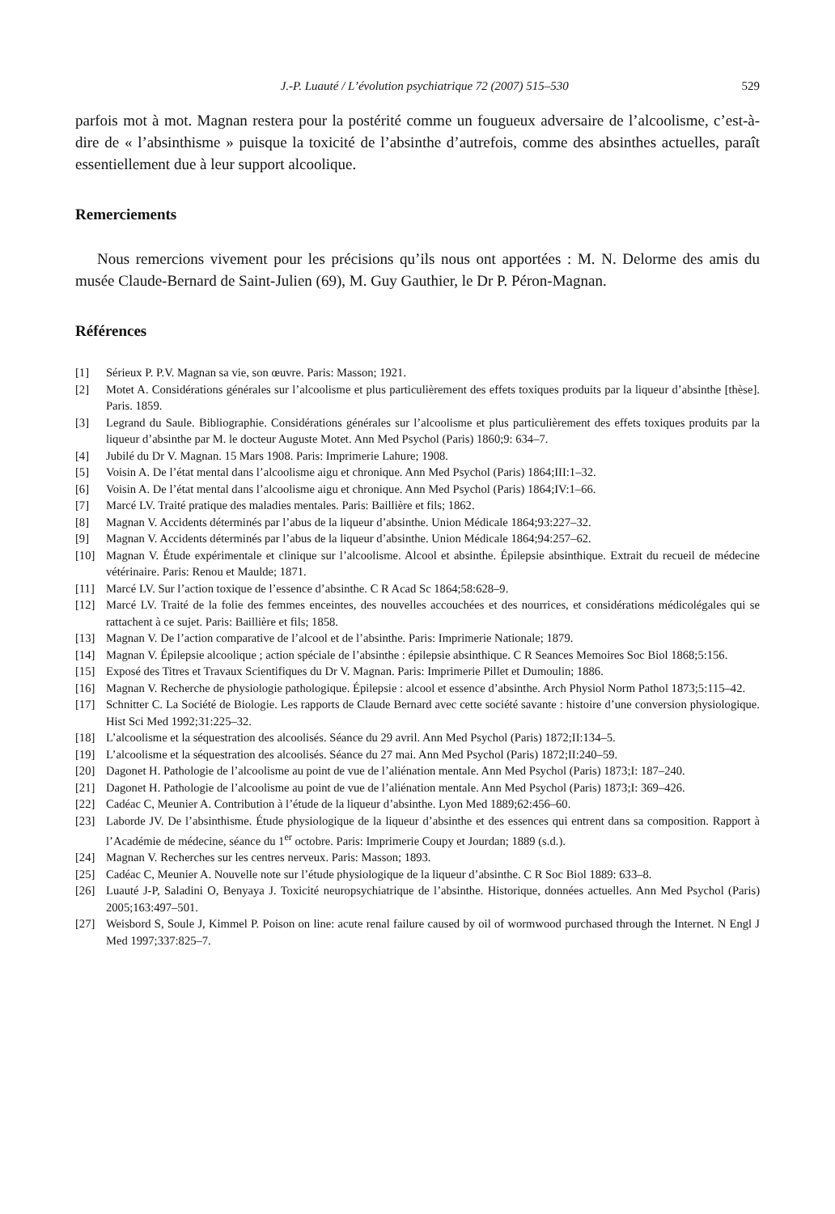J.-P. Luauté / L’évolution psychiatrique 72 (2007) 515–530 529
parfois mot à mot. Magnan restera pour la postérité comme un fougueux adversaire de l’alcoolisme, c’est-à-dire de « l’absinthisme » puisque la toxicité de l’absinthe d’autrefois, comme des absinthes actuelles, paraît essentiellement due à leur support alcoolique.
Remerciements
Nous remercions vivement pour les précisions qu’ils nous ont apportées : M. N. Delorme des amis du musée Claude-Bernard de Saint-Julien (69), M. Guy Gauthier, le Dr P. Péron-Magnan.
Références
[1] Sérieux P. P.V. Magnan sa vie, son œuvre. Paris: Masson; 1921.
[2] Motet A. Considérations générales sur l’alcoolisme et plus particulièrement des effets toxiques produits par la liqueur d’absinthe [thèse]. Paris. 1859.
[3] Legrand du Saule. Bibliographie. Considérations générales sur l’alcoolisme et plus particulièrement des effets toxiques produits par la liqueur d’absinthe par M. le docteur Auguste Motet. Ann Med Psychol (Paris) 1860;9: 634–7.
[4] Jubilé du Dr V. Magnan. 15 Mars 1908. Paris: Imprimerie Lahure; 1908.
[5] Voisin A. De l’état mental dans l’alcoolisme aigu et chronique. Ann Med Psychol (Paris) 1864;III:1–32.
[6] Voisin A. De l’état mental dans l’alcoolisme aigu et chronique. Ann Med Psychol (Paris) 1864;IV:1–66.
[7] Marcé LV. Traité pratique des maladies mentales. Paris: Baillière et fils; 1862.
[8] Magnan V. Accidents déterminés par l’abus de la liqueur d’absinthe. Union Médicale 1864;93:227–32.
[9] Magnan V. Accidents déterminés par l’abus de la liqueur d’absinthe. Union Médicale 1864;94:257–62.
[10] Magnan V. Étude expérimentale et clinique sur l’alcoolisme. Alcool et absinthe. Épilepsie absinthique. Extrait du recueil de médecine vétérinaire. Paris: Renou et Maulde; 1871.
[11] Marcé LV. Sur l’action toxique de l’essence d’absinthe. C R Acad Sc 1864;58:628–9.
[12] Marcé LV. Traité de la folie des femmes enceintes, des nouvelles accouchées et des nourrices, et considérations médicolégales qui se rattachent à ce sujet. Paris: Baillière et fils; 1858.
[13] Magnan V. De l’action comparative de l’alcool et de l’absinthe. Paris: Imprimerie Nationale; 1879.
[14] Magnan V. Épilepsie alcoolique ; action spéciale de l’absinthe : épilepsie absinthique. C R Seances Memoires Soc Biol 1868;5:156.
[15] Exposé des Titres et Travaux Scientifiques du Dr V. Magnan. Paris: Imprimerie Pillet et Dumoulin; 1886.
[16] Magnan V. Recherche de physiologie pathologique. Épilepsie : alcool et essence d’absinthe. Arch Physiol Norm Pathol 1873;5:115–42.
[17] Schnitter C. La Société de Biologie. Les rapports de Claude Bernard avec cette société savante : histoire d’une conversion physiologique. Hist Sci Med 1992;31:225–32.
[18] L’alcoolisme et la séquestration des alcoolisés. Séance du 29 avril. Ann Med Psychol (Paris) 1872;II:134–5.
[19] L’alcoolisme et la séquestration des alcoolisés. Séance du 27 mai. Ann Med Psychol (Paris) 1872;II:240–59.
[20] Dagonet H. Pathologie de l’alcoolisme au point de vue de l’aliénation mentale. Ann Med Psychol (Paris) 1873;I: 187–240.
[21] Dagonet H. Pathologie de l’alcoolisme au point de vue de l’aliénation mentale. Ann Med Psychol (Paris) 1873;I: 369–426.
[22] Cadéac C, Meunier A. Contribution à l’étude de la liqueur d’absinthe. Lyon Med 1889;62:456–60.
[23] Laborde JV. De l’absinthisme. Étude physiologique de la liqueur d’absinthe et des essences qui entrent dans sa composition. Rapport à l’Académie de médecine, séance du 1<sup>er</sup> octobre. Paris: Imprimerie Coupy et Jourdan; 1889 (s.d.).
[24] Magnan V. Recherches sur les centres nerveux. Paris: Masson; 1893.
[25] Cadéac C, Meunier A. Nouvelle note sur l’étude physiologique de la liqueur d’absinthe. C R Soc Biol 1889: 633–8.
[26] Luauté J-P, Saladini O, Benyaya J. Toxicité neuropsychiatrique de l’absinthe. Historique, données actuelles. Ann Med Psychol (Paris) 2005;163:497–501.
[27] Weisbord S, Soule J, Kimmel P. Poison on line: acute renal failure caused by oil of wormwood purchased through the Internet. N Engl J Med 1997;337:825–7.